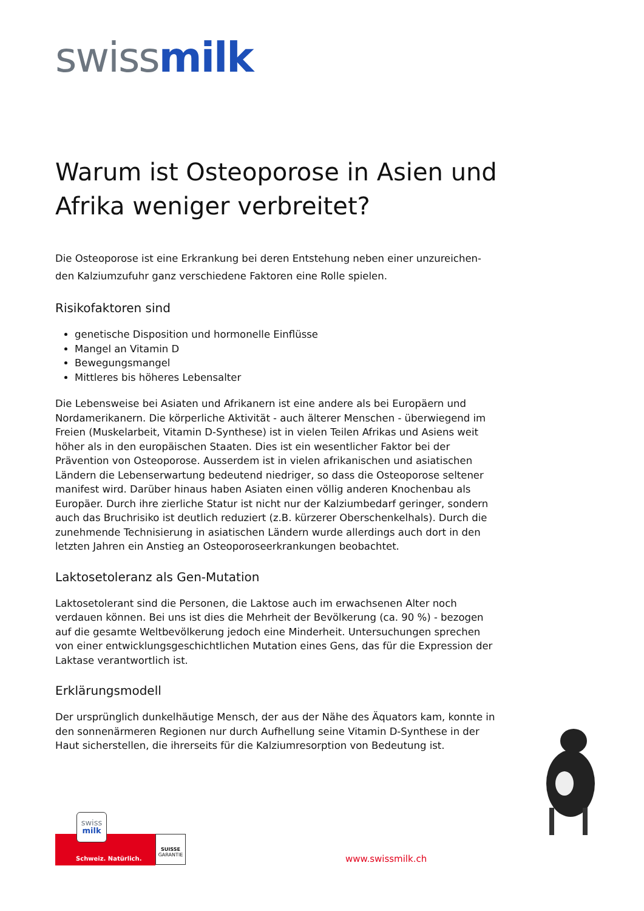swiss milk
Warum ist Osteoporose in Asien und Afrika weniger verbreitet?
Die Osteoporose ist eine Erkrankung bei deren Entstehung neben einer unzureichen-den Kalziumzufuhr ganz verschiedene Faktoren eine Rolle spielen.
Risikofaktoren sind
genetische Disposition und hormonelle Einflüsse
Mangel an Vitamin D
Bewegungsmangel
Mittleres bis höheres Lebensalter
Die Lebensweise bei Asiaten und Afrikanern ist eine andere als bei Europäern und Nordamerikanern. Die körperliche Aktivität - auch älterer Menschen - überwiegend im Freien (Muskelarbeit, Vitamin D-Synthese) ist in vielen Teilen Afrikas und Asiens weit höher als in den europäischen Staaten. Dies ist ein wesentlicher Faktor bei der Prävention von Osteoporose. Ausserdem ist in vielen afrikanischen und asiatischen Ländern die Lebenserwartung bedeutend niedriger, so dass die Osteoporose seltener manifest wird. Darüber hinaus haben Asiaten einen völlig anderen Knochenbau als Europäer. Durch ihre zierliche Statur ist nicht nur der Kalziumbedarf geringer, sondern auch das Bruchrisiko ist deutlich reduziert (z.B. kürzerer Oberschenkelhals). Durch die zunehmende Technisierung in asiatischen Ländern wurde allerdings auch dort in den letzten Jahren ein Anstieg an Osteoporoseerkrankungen beobachtet.
Laktosetoleranz als Gen-Mutation
Laktosetolerant sind die Personen, die Laktose auch im erwachsenen Alter noch verdauen können. Bei uns ist dies die Mehrheit der Bevölkerung (ca. 90 %) - bezogen auf die gesamte Weltbevölkerung jedoch eine Minderheit. Untersuchungen sprechen von einer entwicklungsgeschichtlichen Mutation eines Gens, das für die Expression der Laktase verantwortlich ist.
Erklärungsmodell
Der ursprünglich dunkelhäutige Mensch, der aus der Nähe des Äquators kam, konnte in den sonnenärmeren Regionen nur durch Aufhellung seine Vitamin D-Synthese in der Haut sicherstellen, die ihrerseits für die Kalziumresorption von Bedeutung ist.
Schweiz. Natürlich.
swiss
milk
SUISSE
GARANTIE
www.swissmilk.ch